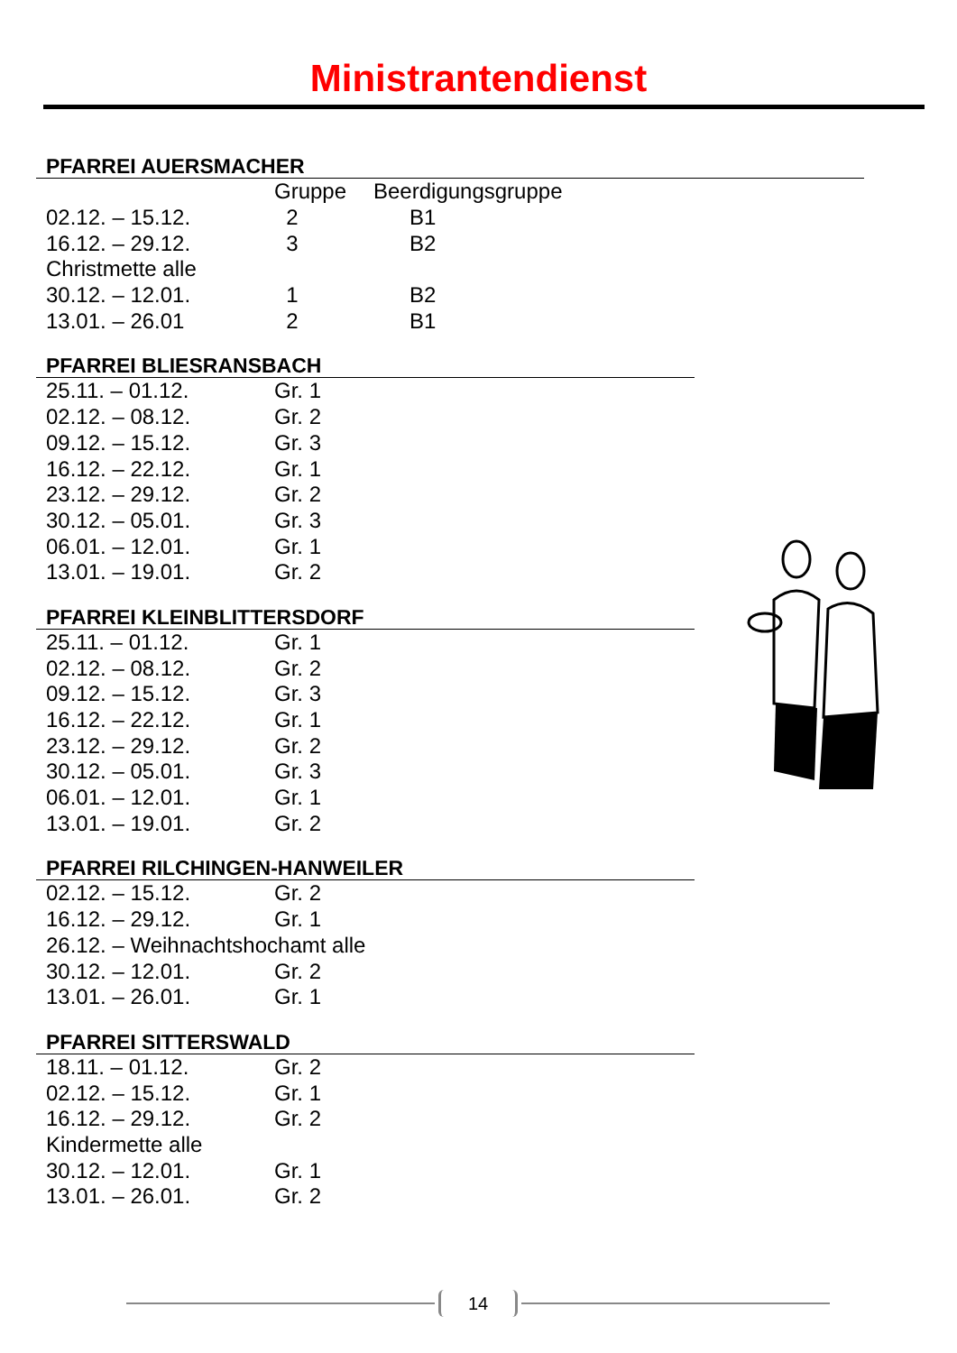Ministrantendienst
PFARREI AUERSMACHER
| | Gruppe | Beerdigungsgruppe |
| 02.12. – 15.12. | 2 | B1 |
| 16.12. – 29.12. | 3 | B2 |
| Christmette alle | | |
| 30.12. – 12.01. | 1 | B2 |
| 13.01. – 26.01 | 2 | B1 |
PFARREI BLIESRANSBACH
| 25.11. – 01.12. | Gr. 1 |
| 02.12. – 08.12. | Gr. 2 |
| 09.12. – 15.12. | Gr. 3 |
| 16.12. – 22.12. | Gr. 1 |
| 23.12. – 29.12. | Gr. 2 |
| 30.12. – 05.01. | Gr. 3 |
| 06.01. – 12.01. | Gr. 1 |
| 13.01. – 19.01. | Gr. 2 |
PFARREI KLEINBLITTERSDORF
| 25.11. – 01.12. | Gr. 1 |
| 02.12. – 08.12. | Gr. 2 |
| 09.12. – 15.12. | Gr. 3 |
| 16.12. – 22.12. | Gr. 1 |
| 23.12. – 29.12. | Gr. 2 |
| 30.12. – 05.01. | Gr. 3 |
| 06.01. – 12.01. | Gr. 1 |
| 13.01. – 19.01. | Gr. 2 |
PFARREI RILCHINGEN-HANWEILER
| 02.12. – 15.12. | Gr. 2 |
| 16.12. – 29.12. | Gr. 1 |
| 26.12. – Weihnachtshochamt alle | |
| 30.12. – 12.01. | Gr. 2 |
| 13.01. – 26.01. | Gr. 1 |
PFARREI SITTERSWALD
| 18.11. – 01.12. | Gr. 2 |
| 02.12. – 15.12. | Gr. 1 |
| 16.12. – 29.12. | Gr. 2 |
| Kindermette alle | |
| 30.12. – 12.01. | Gr. 1 |
| 13.01. – 26.01. | Gr. 2 |
14